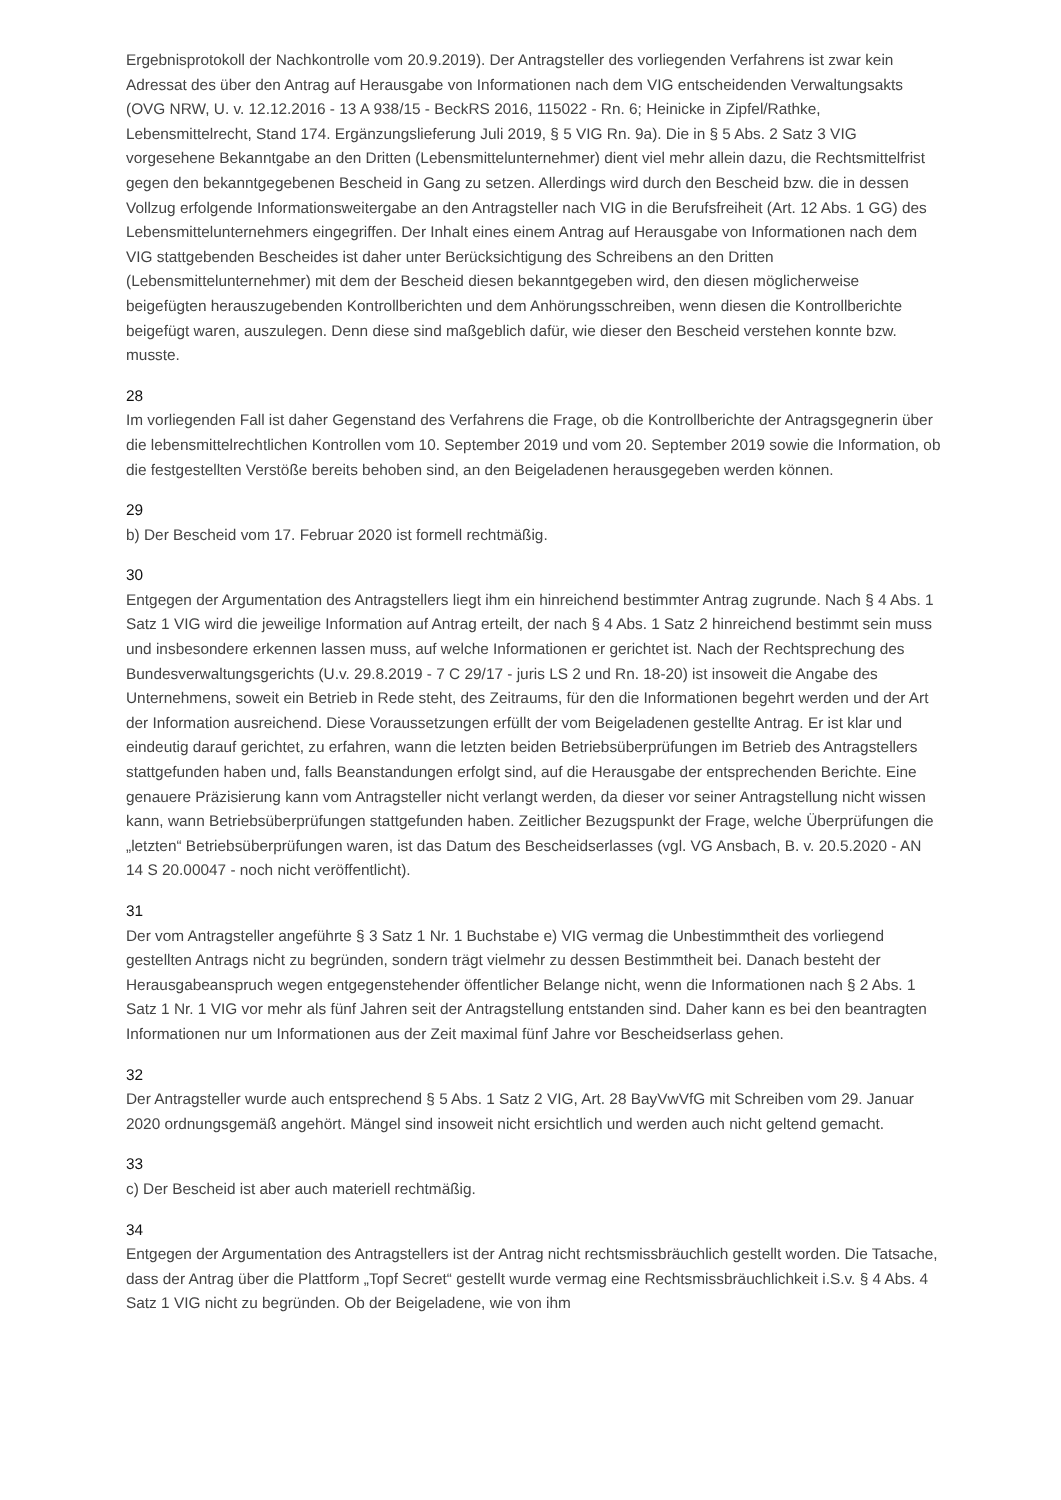Ergebnisprotokoll der Nachkontrolle vom 20.9.2019). Der Antragsteller des vorliegenden Verfahrens ist zwar kein Adressat des über den Antrag auf Herausgabe von Informationen nach dem VIG entscheidenden Verwaltungsakts (OVG NRW, U. v. 12.12.2016 - 13 A 938/15 - BeckRS 2016, 115022 - Rn. 6; Heinicke in Zipfel/Rathke, Lebensmittelrecht, Stand 174. Ergänzungslieferung Juli 2019, § 5 VIG Rn. 9a). Die in § 5 Abs. 2 Satz 3 VIG vorgesehene Bekanntgabe an den Dritten (Lebensmittelunternehmer) dient viel mehr allein dazu, die Rechtsmittelfrist gegen den bekanntgegebenen Bescheid in Gang zu setzen. Allerdings wird durch den Bescheid bzw. die in dessen Vollzug erfolgende Informationsweitergabe an den Antragsteller nach VIG in die Berufsfreiheit (Art. 12 Abs. 1 GG) des Lebensmittelunternehmers eingegriffen. Der Inhalt eines einem Antrag auf Herausgabe von Informationen nach dem VIG stattgebenden Bescheides ist daher unter Berücksichtigung des Schreibens an den Dritten (Lebensmittelunternehmer) mit dem der Bescheid diesen bekanntgegeben wird, den diesen möglicherweise beigefügten herauszugebenden Kontrollberichten und dem Anhörungsschreiben, wenn diesen die Kontrollberichte beigefügt waren, auszulegen. Denn diese sind maßgeblich dafür, wie dieser den Bescheid verstehen konnte bzw. musste.
28
Im vorliegenden Fall ist daher Gegenstand des Verfahrens die Frage, ob die Kontrollberichte der Antragsgegnerin über die lebensmittelrechtlichen Kontrollen vom 10. September 2019 und vom 20. September 2019 sowie die Information, ob die festgestellten Verstöße bereits behoben sind, an den Beigeladenen herausgegeben werden können.
29
b) Der Bescheid vom 17. Februar 2020 ist formell rechtmäßig.
30
Entgegen der Argumentation des Antragstellers liegt ihm ein hinreichend bestimmter Antrag zugrunde. Nach § 4 Abs. 1 Satz 1 VIG wird die jeweilige Information auf Antrag erteilt, der nach § 4 Abs. 1 Satz 2 hinreichend bestimmt sein muss und insbesondere erkennen lassen muss, auf welche Informationen er gerichtet ist. Nach der Rechtsprechung des Bundesverwaltungsgerichts (U.v. 29.8.2019 - 7 C 29/17 - juris LS 2 und Rn. 18-20) ist insoweit die Angabe des Unternehmens, soweit ein Betrieb in Rede steht, des Zeitraums, für den die Informationen begehrt werden und der Art der Information ausreichend. Diese Voraussetzungen erfüllt der vom Beigeladenen gestellte Antrag. Er ist klar und eindeutig darauf gerichtet, zu erfahren, wann die letzten beiden Betriebsüberprüfungen im Betrieb des Antragstellers stattgefunden haben und, falls Beanstandungen erfolgt sind, auf die Herausgabe der entsprechenden Berichte. Eine genauere Präzisierung kann vom Antragsteller nicht verlangt werden, da dieser vor seiner Antragstellung nicht wissen kann, wann Betriebsüberprüfungen stattgefunden haben. Zeitlicher Bezugspunkt der Frage, welche Überprüfungen die „letzten“ Betriebsüberprüfungen waren, ist das Datum des Bescheidserlasses (vgl. VG Ansbach, B. v. 20.5.2020 - AN 14 S 20.00047 - noch nicht veröffentlicht).
31
Der vom Antragsteller angeführte § 3 Satz 1 Nr. 1 Buchstabe e) VIG vermag die Unbestimmtheit des vorliegend gestellten Antrags nicht zu begründen, sondern trägt vielmehr zu dessen Bestimmtheit bei. Danach besteht der Herausgabeanspruch wegen entgegenstehender öffentlicher Belange nicht, wenn die Informationen nach § 2 Abs. 1 Satz 1 Nr. 1 VIG vor mehr als fünf Jahren seit der Antragstellung entstanden sind. Daher kann es bei den beantragten Informationen nur um Informationen aus der Zeit maximal fünf Jahre vor Bescheidserlass gehen.
32
Der Antragsteller wurde auch entsprechend § 5 Abs. 1 Satz 2 VIG, Art. 28 BayVwVfG mit Schreiben vom 29. Januar 2020 ordnungsgemäß angehört. Mängel sind insoweit nicht ersichtlich und werden auch nicht geltend gemacht.
33
c) Der Bescheid ist aber auch materiell rechtmäßig.
34
Entgegen der Argumentation des Antragstellers ist der Antrag nicht rechtsmissbräuchlich gestellt worden. Die Tatsache, dass der Antrag über die Plattform „Topf Secret“ gestellt wurde vermag eine Rechtsmissbräuchlichkeit i.S.v. § 4 Abs. 4 Satz 1 VIG nicht zu begründen. Ob der Beigeladene, wie von ihm